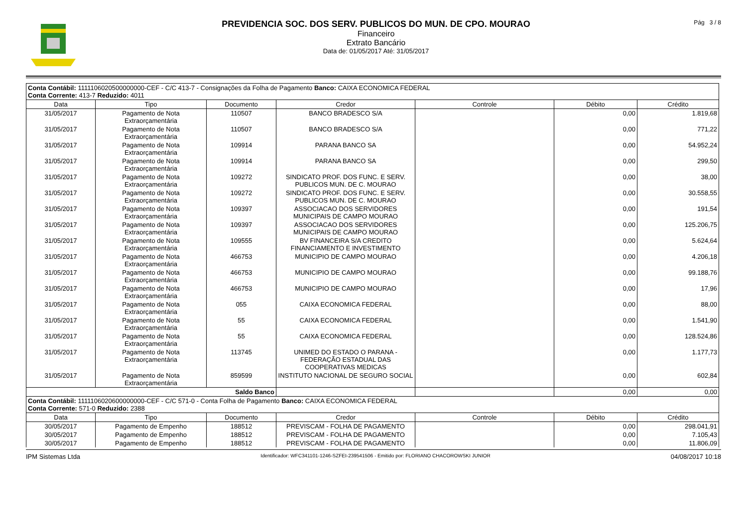PREVIDENCIA SOC. DOS SERV. PUBLICOS DO MUN. DE CPO. MOURAO
Financeiro
Extrato Bancário
Data de: 01/05/2017 Até: 31/05/2017
Pág 3 / 8
| Conta Contábil: 1111106020500000000-CEF - C/C 413-7 - Consignações da Folha de Pagamento Banco: CAIXA ECONOMICA FEDERAL Conta Corrente: 413-7 Reduzido: 4011 | | | | | | |
| Data | Tipo | Documento | Credor | Controle | Débito | Crédito |
| 31/05/2017 | Pagamento de Nota Extraorçamentária | 110507 | BANCO BRADESCO S/A | | 0,00 | 1.819,68 |
| 31/05/2017 | Pagamento de Nota Extraorçamentária | 110507 | BANCO BRADESCO S/A | | 0,00 | 771,22 |
| 31/05/2017 | Pagamento de Nota Extraorçamentária | 109914 | PARANA BANCO SA | | 0,00 | 54.952,24 |
| 31/05/2017 | Pagamento de Nota Extraorçamentária | 109914 | PARANA BANCO SA | | 0,00 | 299,50 |
| 31/05/2017 | Pagamento de Nota Extraorçamentária | 109272 | SINDICATO PROF. DOS FUNC. E SERV. PUBLICOS MUN. DE C. MOURAO | | 0,00 | 38,00 |
| 31/05/2017 | Pagamento de Nota Extraorçamentária | 109272 | SINDICATO PROF. DOS FUNC. E SERV. PUBLICOS MUN. DE C. MOURAO | | 0,00 | 30.558,55 |
| 31/05/2017 | Pagamento de Nota Extraorçamentária | 109397 | ASSOCIACAO DOS SERVIDORES MUNICIPAIS DE CAMPO MOURAO | | 0,00 | 191,54 |
| 31/05/2017 | Pagamento de Nota Extraorçamentária | 109397 | ASSOCIACAO DOS SERVIDORES MUNICIPAIS DE CAMPO MOURAO | | 0,00 | 125.206,75 |
| 31/05/2017 | Pagamento de Nota Extraorçamentária | 109555 | BV FINANCEIRA S/A CREDITO FINANCIAMENTO E INVESTIMENTO | | 0,00 | 5.624,64 |
| 31/05/2017 | Pagamento de Nota Extraorçamentária | 466753 | MUNICIPIO DE CAMPO MOURAO | | 0,00 | 4.206,18 |
| 31/05/2017 | Pagamento de Nota Extraorçamentária | 466753 | MUNICIPIO DE CAMPO MOURAO | | 0,00 | 99.188,76 |
| 31/05/2017 | Pagamento de Nota Extraorçamentária | 466753 | MUNICIPIO DE CAMPO MOURAO | | 0,00 | 17,96 |
| 31/05/2017 | Pagamento de Nota Extraorçamentária | 055 | CAIXA ECONOMICA FEDERAL | | 0,00 | 88,00 |
| 31/05/2017 | Pagamento de Nota Extraorçamentária | 55 | CAIXA ECONOMICA FEDERAL | | 0,00 | 1.541,90 |
| 31/05/2017 | Pagamento de Nota Extraorçamentária | 55 | CAIXA ECONOMICA FEDERAL | | 0,00 | 128.524,86 |
| 31/05/2017 | Pagamento de Nota Extraorçamentária | 113745 | UNIMED DO ESTADO O PARANA - FEDERAÇÃO ESTADUAL DAS COOPERATIVAS MEDICAS | | 0,00 | 1.177,73 |
| 31/05/2017 | Pagamento de Nota Extraorçamentária | 859599 | INSTITUTO NACIONAL DE SEGURO SOCIAL | | 0,00 | 602,84 |
| Saldo Banco | | | | | 0,00 | 0,00 |
| Conta Contábil: 1111106020600000000-CEF - C/C 571-0 - Conta Folha de Pagamento Banco: CAIXA ECONOMICA FEDERAL Conta Corrente: 571-0 Reduzido: 2388 | | | | | | |
| Data | Tipo | Documento | Credor | Controle | Débito | Crédito |
| 30/05/2017 | Pagamento de Empenho | 188512 | PREVISCAM - FOLHA DE PAGAMENTO | | 0,00 | 298.041,91 |
| 30/05/2017 | Pagamento de Empenho | 188512 | PREVISCAM - FOLHA DE PAGAMENTO | | 0,00 | 7.105,43 |
| 30/05/2017 | Pagamento de Empenho | 188512 | PREVISCAM - FOLHA DE PAGAMENTO | | 0,00 | 11.806,09 |
IPM Sistemas Ltda Identificador: WFC341101-1246-SZFEI-239541506 - Emitido por: FLORIANO CHACOROWSKI JUNIOR 04/08/2017 10:18